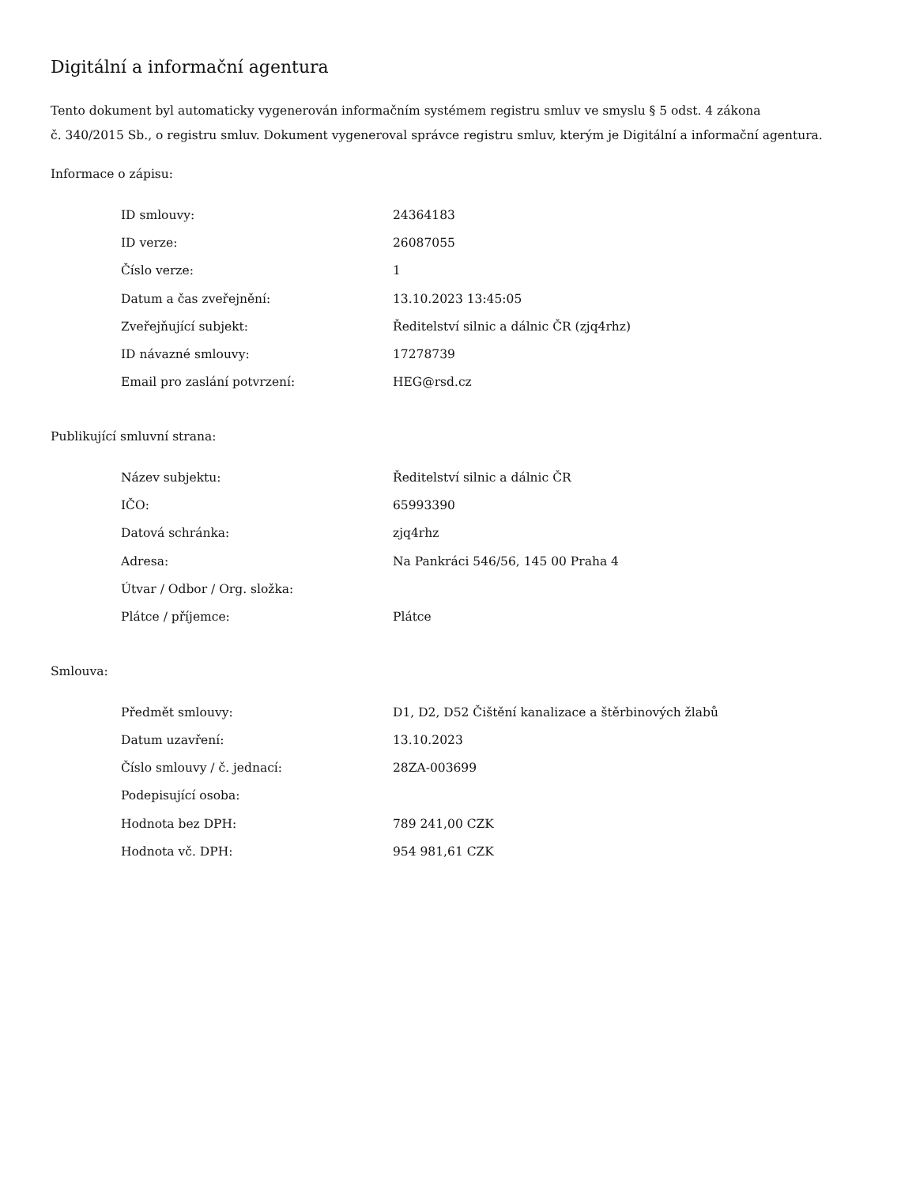Digitální a informační agentura
Tento dokument byl automaticky vygenerován informačním systémem registru smluv ve smyslu § 5 odst. 4 zákona
č. 340/2015 Sb., o registru smluv. Dokument vygeneroval správce registru smluv, kterým je Digitální a informační agentura.
Informace o zápisu:
| ID smlouvy: | 24364183 |
| ID verze: | 26087055 |
| Číslo verze: | 1 |
| Datum a čas zveřejnění: | 13.10.2023 13:45:05 |
| Zveřejňující subjekt: | Ředitelství silnic a dálnic ČR (zjq4rhz) |
| ID návazné smlouvy: | 17278739 |
| Email pro zaslání potvrzení: | HEG@rsd.cz |
Publikující smluvní strana:
| Název subjektu: | Ředitelství silnic a dálnic ČR |
| IČO: | 65993390 |
| Datová schránka: | zjq4rhz |
| Adresa: | Na Pankráci 546/56, 145 00 Praha 4 |
| Útvar / Odbor / Org. složka: | |
| Plátce / příjemce: | Plátce |
Smlouva:
| Předmět smlouvy: | D1, D2, D52 Čištění kanalizace a štěrbinových žlabů |
| Datum uzavření: | 13.10.2023 |
| Číslo smlouvy / č. jednací: | 28ZA-003699 |
| Podepisující osoba: | |
| Hodnota bez DPH: | 789 241,00 CZK |
| Hodnota vč. DPH: | 954 981,61 CZK |